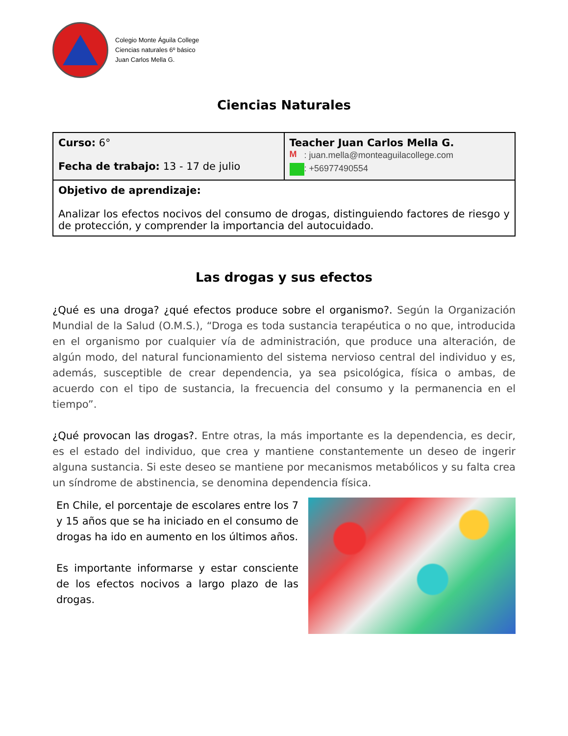Colegio Monte Águila College
Ciencias naturales 6º básico
Juan Carlos Mella G.
Ciencias Naturales
| Curso: 6° Fecha de trabajo: 13 - 17 de julio | Teacher Juan Carlos Mella G. M : juan.mella@monteaguilacollege.com : +56977490554 |
| Objetivo de aprendizaje: Analizar los efectos nocivos del consumo de drogas, distinguiendo factores de riesgo y de protección, y comprender la importancia del autocuidado. | |
Las drogas y sus efectos
¿Qué es una droga? ¿qué efectos produce sobre el organismo?. Según la Organización Mundial de la Salud (O.M.S.), “Droga es toda sustancia terapéutica o no que, introducida en el organismo por cualquier vía de administración, que produce una alteración, de algún modo, del natural funcionamiento del sistema nervioso central del individuo y es, además, susceptible de crear dependencia, ya sea psicológica, física o ambas, de acuerdo con el tipo de sustancia, la frecuencia del consumo y la permanencia en el tiempo”.
¿Qué provocan las drogas?. Entre otras, la más importante es la dependencia, es decir, es el estado del individuo, que crea y mantiene constantemente un deseo de ingerir alguna sustancia. Si este deseo se mantiene por mecanismos metabólicos y su falta crea un síndrome de abstinencia, se denomina dependencia física.
En Chile, el porcentaje de escolares entre los 7 y 15 años que se ha iniciado en el consumo de drogas ha ido en aumento en los últimos años.
Es importante informarse y estar consciente de los efectos nocivos a largo plazo de las drogas.